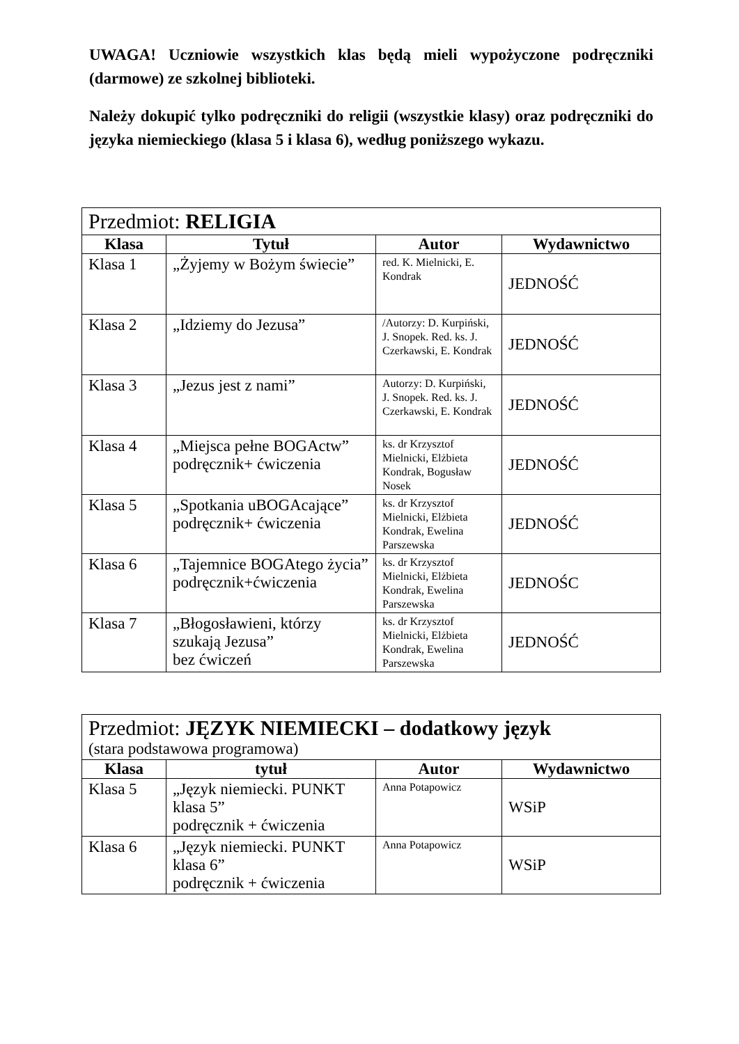UWAGA! Uczniowie wszystkich klas będą mieli wypożyczone podręczniki (darmowe) ze szkolnej biblioteki.
Należy dokupić tylko podręczniki do religii (wszystkie klasy) oraz podręczniki do języka niemieckiego (klasa 5 i klasa 6), według poniższego wykazu.
| Przedmiot: RELIGIA | | | |
| Klasa | Tytuł | Autor | Wydawnictwo |
| Klasa 1 | „Żyjemy w Bożym świecie” | red. K. Mielnicki, E. Kondrak | JEDNOŚĆ |
| Klasa 2 | „Idziemy do Jezusa” | /Autorzy: D. Kurpiński, J. Snopek. Red. ks. J. Czerkawski, E. Kondrak | JEDNOŚĆ |
| Klasa 3 | „Jezus jest z nami” | Autorzy: D. Kurpiński, J. Snopek. Red. ks. J. Czerkawski, E. Kondrak | JEDNOŚĆ |
| Klasa 4 | „Miejsca pełne BOGActw” podręcznik+ ćwiczenia | ks. dr Krzysztof Mielnicki, Elżbieta Kondrak, Bogusław Nosek | JEDNOŚĆ |
| Klasa 5 | „Spotkania uBOGAcające” podręcznik+ ćwiczenia | ks. dr Krzysztof Mielnicki, Elżbieta Kondrak, Ewelina Parszewska | JEDNOŚĆ |
| Klasa 6 | „Tajemnice BOGAtego życia” podręcznik+ćwiczenia | ks. dr Krzysztof Mielnicki, Elżbieta Kondrak, Ewelina Parszewska | JEDNOŚC |
| Klasa 7 | „Błogosławieni, którzy szukają Jezusa” bez ćwiczeń | ks. dr Krzysztof Mielnicki, Elżbieta Kondrak, Ewelina Parszewska | JEDNOŚĆ |
| Przedmiot: JĘZYK NIEMIECKI – dodatkowy język (stara podstawowa programowa) | | | |
| Klasa | tytuł | Autor | Wydawnictwo |
| Klasa 5 | „Język niemiecki. PUNKT klasa 5” podręcznik + ćwiczenia | Anna Potapowicz | WSiP |
| Klasa 6 | „Język niemiecki. PUNKT klasa 6” podręcznik + ćwiczenia | Anna Potapowicz | WSiP |